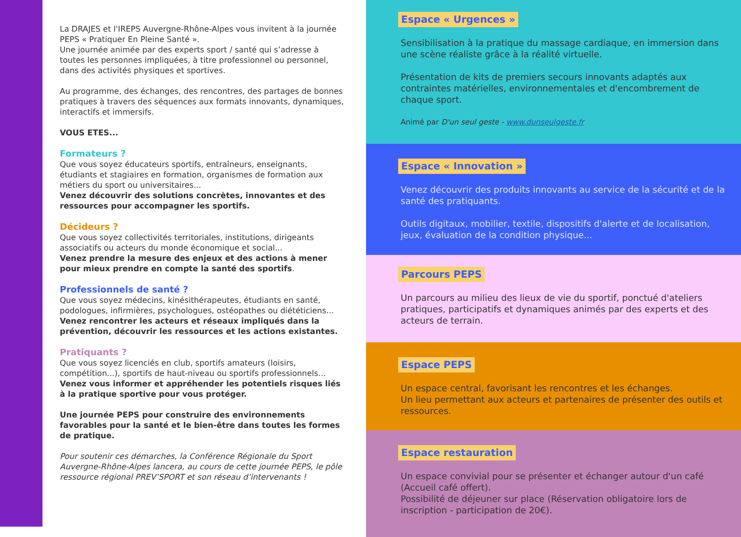La DRAJES et l'IREPS Auvergne-Rhône-Alpes vous invitent à la journée PEPS « Pratiquer En Pleine Santé ».
Une journée animée par des experts sport / santé qui s’adresse à toutes les personnes impliquées, à titre professionnel ou personnel, dans des activités physiques et sportives.
Au programme, des échanges, des rencontres, des partages de bonnes pratiques à travers des séquences aux formats innovants, dynamiques, interactifs et immersifs.
VOUS ETES...
Formateurs ?
Que vous soyez éducateurs sportifs, entraîneurs, enseignants, étudiants et stagiaires en formation, organismes de formation aux métiers du sport ou universitaires...
Venez découvrir des solutions concrètes, innovantes et des ressources pour accompagner les sportifs.
Décideurs ?
Que vous soyez collectivités territoriales, institutions, dirigeants associatifs ou acteurs du monde économique et social...
Venez prendre la mesure des enjeux et des actions à mener pour mieux prendre en compte la santé des sportifs.
Professionnels de santé ?
Que vous soyez médecins, kinésithérapeutes, étudiants en santé, podologues, infirmières, psychologues, ostéopathes ou diététiciens...
Venez rencontrer les acteurs et réseaux impliqués dans la prévention, découvrir les ressources et les actions existantes.
Pratiquants ?
Que vous soyez licenciés en club, sportifs amateurs (loisirs, compétition...), sportifs de haut-niveau ou sportifs professionnels...
Venez vous informer et appréhender les potentiels risques liés à la pratique sportive pour vous protéger.
Une journée PEPS pour construire des environnements favorables pour la santé et le bien-être dans toutes les formes de pratique.
Pour soutenir ces démarches, la Conférence Régionale du Sport Auvergne-Rhône-Alpes lancera, au cours de cette journée PEPS, le pôle ressource régional PREV’SPORT et son réseau d’intervenants !
Espace « Urgences »
Sensibilisation à la pratique du massage cardiaque, en immersion dans une scène réaliste grâce à la réalité virtuelle.
Présentation de kits de premiers secours innovants adaptés aux contraintes matérielles, environnementales et d'encombrement de chaque sport.
Animé par D'un seul geste - www.dunseulgeste.fr
Espace « Innovation »
Venez découvrir des produits innovants au service de la sécurité et de la santé des pratiquants.
Outils digitaux, mobilier, textile, dispositifs d'alerte et de localisation, jeux, évaluation de la condition physique...
Parcours PEPS
Un parcours au milieu des lieux de vie du sportif, ponctué d'ateliers pratiques, participatifs et dynamiques animés par des experts et des acteurs de terrain.
Espace PEPS
Un espace central, favorisant les rencontres et les échanges.
Un lieu permettant aux acteurs et partenaires de présenter des outils et ressources.
Espace restauration
Un espace convivial pour se présenter et échanger autour d'un café (Accueil café offert).
Possibilité de déjeuner sur place (Réservation obligatoire lors de inscription - participation de 20€).